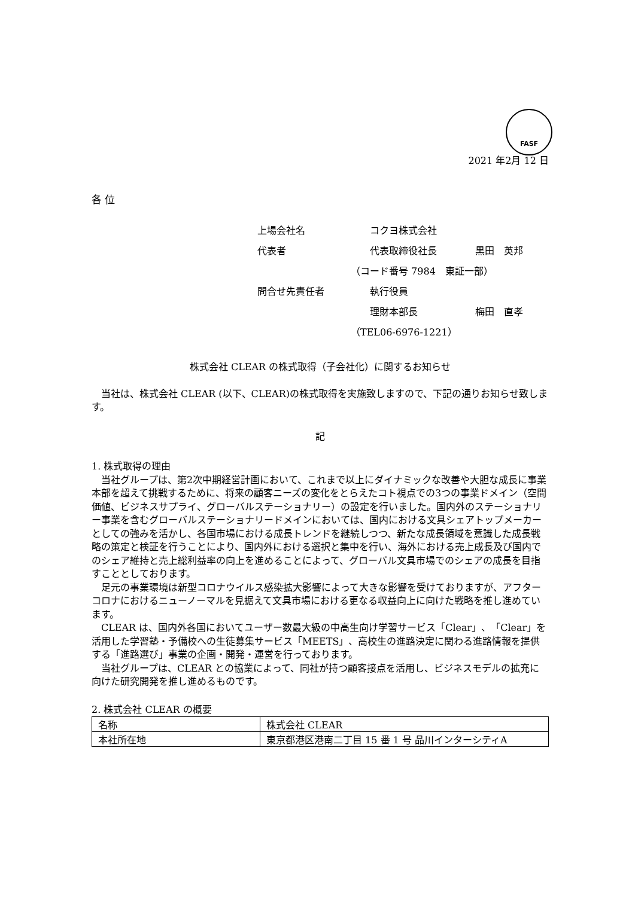FASF
2021 年2月 12 日
各 位
| 上場会社名 | コクヨ株式会社 | |
| 代表者 | 代表取締役社長 | 黒田 英邦 |
| （コード番号 7984 東証一部） | | |
| 問合せ先責任者 | 執行役員 | |
| | 理財本部長 | 梅田 直孝 |
| （TEL06-6976-1221） | | |
株式会社 CLEAR の株式取得（子会社化）に関するお知らせ
当社は、株式会社 CLEAR (以下、CLEAR)の株式取得を実施致しますので、下記の通りお知らせ致します。
記
1. 株式取得の理由
当社グループは、第2次中期経営計画において、これまで以上にダイナミックな改善や大胆な成長に事業本部を超えて挑戦するために、将来の顧客ニーズの変化をとらえたコト視点での3つの事業ドメイン（空間価値、ビジネスサプライ、グローバルステーショナリー）の設定を行いました。国内外のステーショナリー事業を含むグローバルステーショナリードメインにおいては、国内における文具シェアトップメーカーとしての強みを活かし、各国市場における成長トレンドを継続しつつ、新たな成長領域を意識した成長戦略の策定と検証を行うことにより、国内外における選択と集中を行い、海外における売上成長及び国内でのシェア維持と売上総利益率の向上を進めることによって、グローバル文具市場でのシェアの成長を目指すこととしております。
足元の事業環境は新型コロナウイルス感染拡大影響によって大きな影響を受けておりますが、アフターコロナにおけるニューノーマルを見据えて文具市場における更なる収益向上に向けた戦略を推し進めています。
CLEAR は、国内外各国においてユーザー数最大級の中高生向け学習サービス「Clear」、「Clear」を活用した学習塾・予備校への生徒募集サービス「MEETS」、高校生の進路決定に関わる進路情報を提供する「進路選び」事業の企画・開発・運営を行っております。
当社グループは、CLEAR との協業によって、同社が持つ顧客接点を活用し、ビジネスモデルの拡充に向けた研究開発を推し進めるものです。
2. 株式会社 CLEAR の概要
| 名称 | 株式会社 CLEAR |
| 本社所在地 | 東京都港区港南二丁目 15 番 1 号 品川インターシティA |